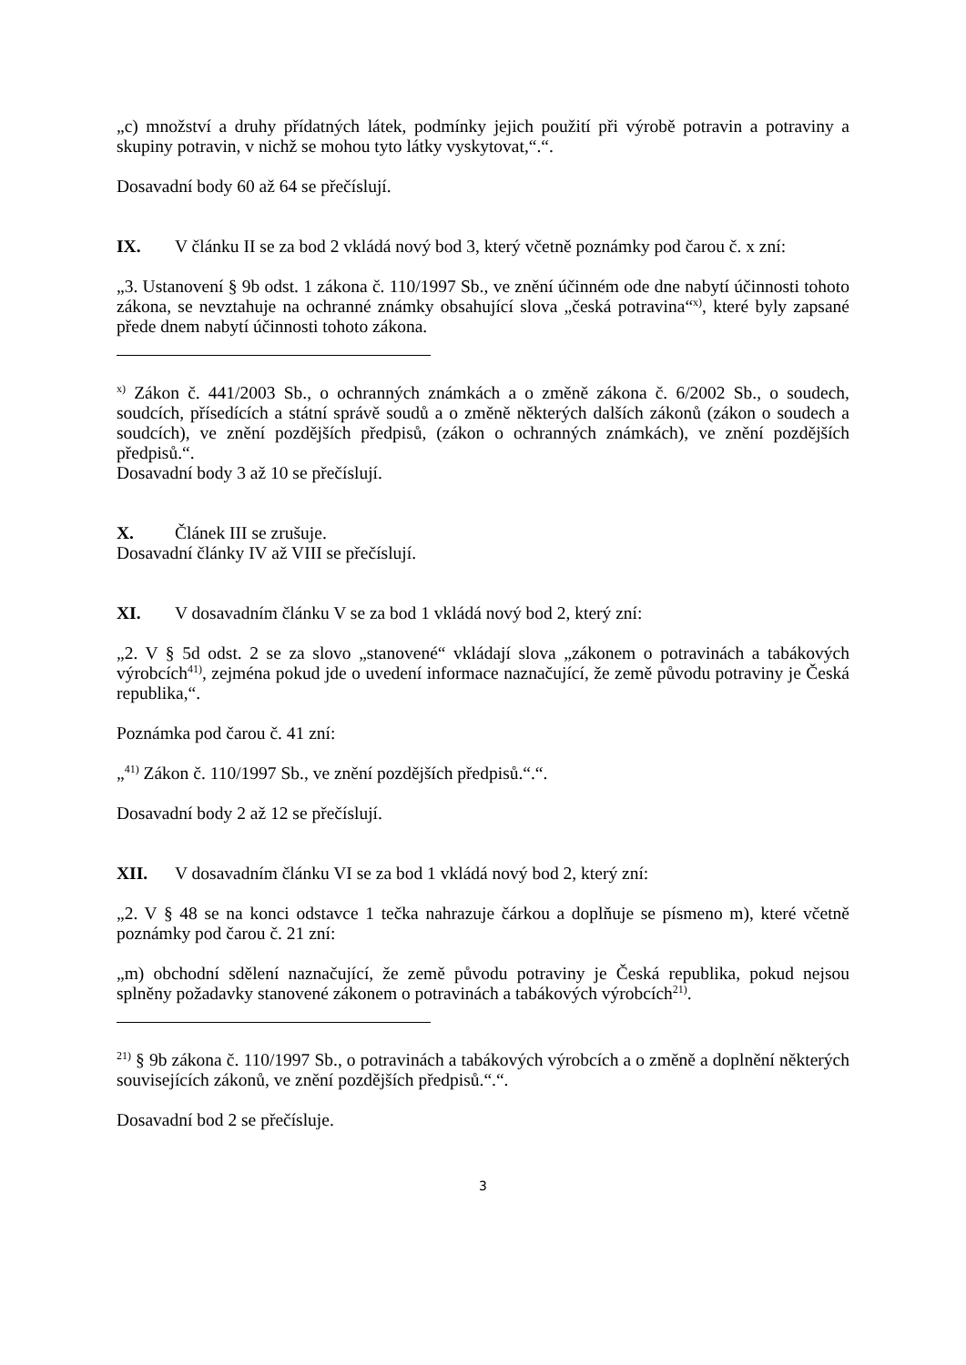„c) množství a druhy přídatných látek, podmínky jejich použití při výrobě potravin a potraviny a skupiny potravin, v nichž se mohou tyto látky vyskytovat,“.“.
Dosavadní body 60 až 64 se přečíslují.
IX. V článku II se za bod 2 vkládá nový bod 3, který včetně poznámky pod čarou č. x zní:
„3. Ustanovení § 9b odst. 1 zákona č. 110/1997 Sb., ve znění účinném ode dne nabytí účinnosti tohoto zákona, se nevztahuje na ochranné známky obsahující slova „česká potravina“<sup>x)</sup>, které byly zapsané přede dnem nabytí účinnosti tohoto zákona.
<sup>x)</sup> Zákon č. 441/2003 Sb., o ochranných známkách a o změně zákona č. 6/2002 Sb., o soudech, soudcích, přísedících a státní správě soudů a o změně některých dalších zákonů (zákon o soudech a soudcích), ve znění pozdějších předpisů, (zákon o ochranných známkách), ve znění pozdějších předpisů.“.
Dosavadní body 3 až 10 se přečíslují.
X. Článek III se zrušuje.
Dosavadní články IV až VIII se přečíslují.
XI. V dosavadním článku V se za bod 1 vkládá nový bod 2, který zní:
„2. V § 5d odst. 2 se za slovo „stanovené“ vkládají slova „zákonem o potravinách a tabákových výrobcích<sup>41)</sup>, zejména pokud jde o uvedení informace naznačující, že země původu potraviny je Česká republika,“.
Poznámka pod čarou č. 41 zní:
„<sup>41)</sup> Zákon č. 110/1997 Sb., ve znění pozdějších předpisů.“.“.
Dosavadní body 2 až 12 se přečíslují.
XII. V dosavadním článku VI se za bod 1 vkládá nový bod 2, který zní:
„2. V § 48 se na konci odstavce 1 tečka nahrazuje čárkou a doplňuje se písmeno m), které včetně poznámky pod čarou č. 21 zní:
„m) obchodní sdělení naznačující, že země původu potraviny je Česká republika, pokud nejsou splněny požadavky stanovené zákonem o potravinách a tabákových výrobcích<sup>21)</sup>.
<sup>21)</sup> § 9b zákona č. 110/1997 Sb., o potravinách a tabákových výrobcích a o změně a doplnění některých souvisejících zákonů, ve znění pozdějších předpisů.“.“.
Dosavadní bod 2 se přečísluje.
3